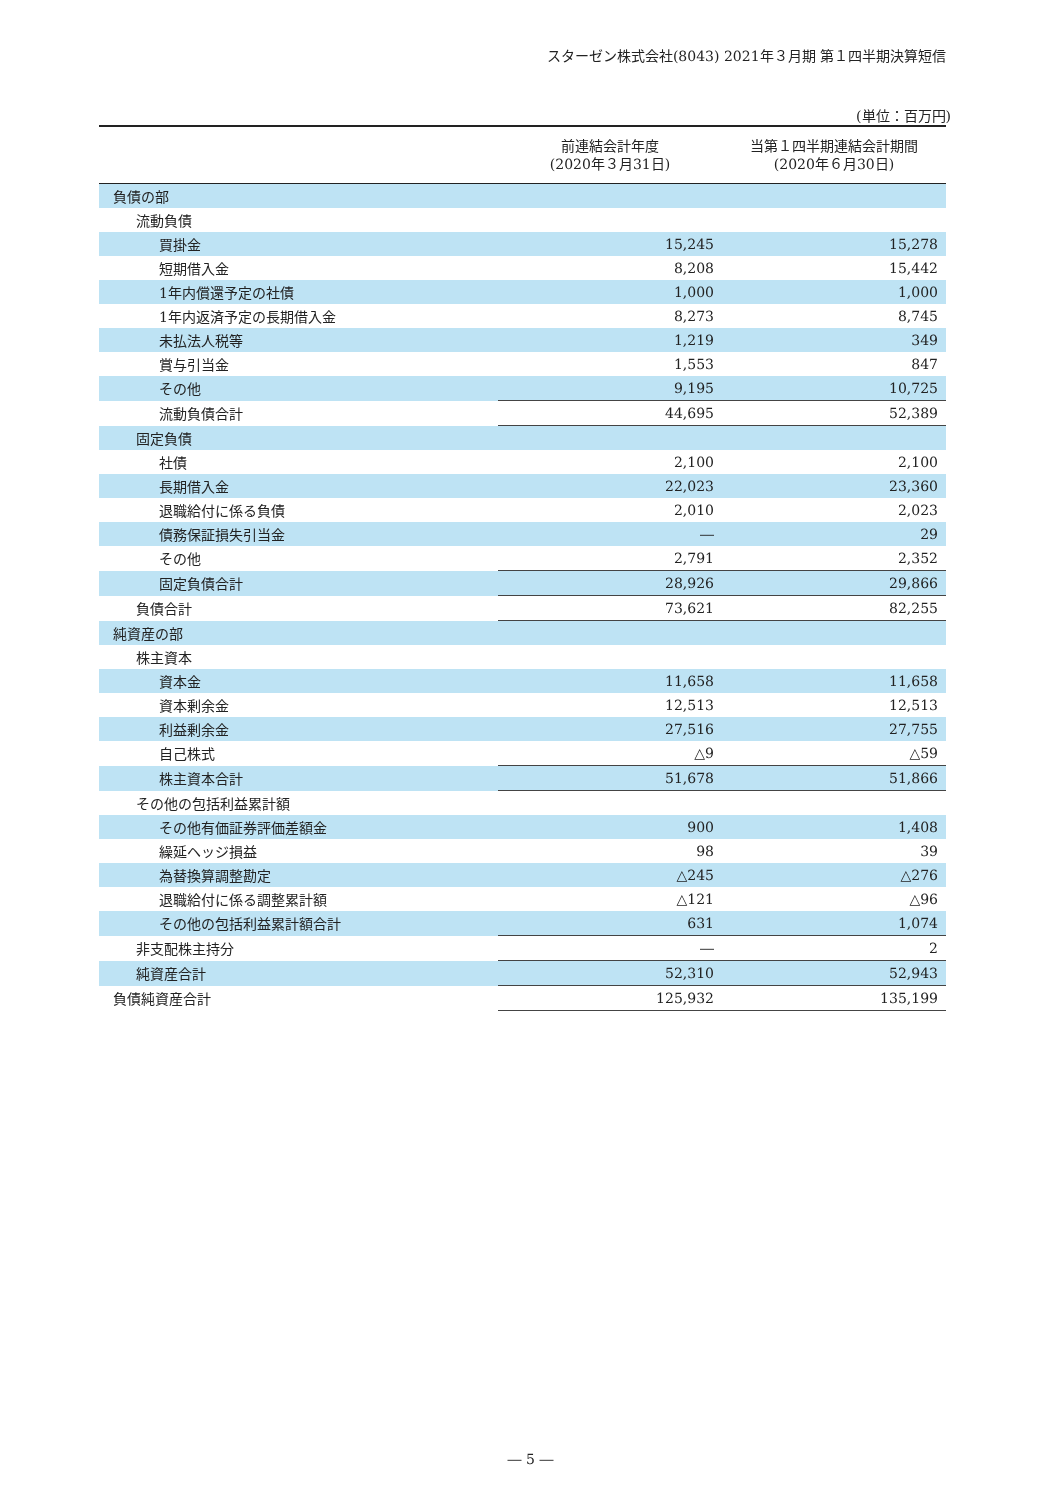スターゼン株式会社(8043) 2021年３月期 第１四半期決算短信
(単位：百万円)
| | 前連結会計年度 (2020年３月31日) | 当第１四半期連結会計期間 (2020年６月30日) |
| --- | --- | --- |
| 負債の部 | | |
| 流動負債 | | |
| 買掛金 | 15,245 | 15,278 |
| 短期借入金 | 8,208 | 15,442 |
| 1年内償還予定の社債 | 1,000 | 1,000 |
| 1年内返済予定の長期借入金 | 8,273 | 8,745 |
| 未払法人税等 | 1,219 | 349 |
| 賞与引当金 | 1,553 | 847 |
| その他 | 9,195 | 10,725 |
| 流動負債合計 | 44,695 | 52,389 |
| 固定負債 | | |
| 社債 | 2,100 | 2,100 |
| 長期借入金 | 22,023 | 23,360 |
| 退職給付に係る負債 | 2,010 | 2,023 |
| 債務保証損失引当金 | ― | 29 |
| その他 | 2,791 | 2,352 |
| 固定負債合計 | 28,926 | 29,866 |
| 負債合計 | 73,621 | 82,255 |
| 純資産の部 | | |
| 株主資本 | | |
| 資本金 | 11,658 | 11,658 |
| 資本剰余金 | 12,513 | 12,513 |
| 利益剰余金 | 27,516 | 27,755 |
| 自己株式 | △9 | △59 |
| 株主資本合計 | 51,678 | 51,866 |
| その他の包括利益累計額 | | |
| その他有価証券評価差額金 | 900 | 1,408 |
| 繰延ヘッジ損益 | 98 | 39 |
| 為替換算調整勘定 | △245 | △276 |
| 退職給付に係る調整累計額 | △121 | △96 |
| その他の包括利益累計額合計 | 631 | 1,074 |
| 非支配株主持分 | ― | 2 |
| 純資産合計 | 52,310 | 52,943 |
| 負債純資産合計 | 125,932 | 135,199 |
― 5 ―